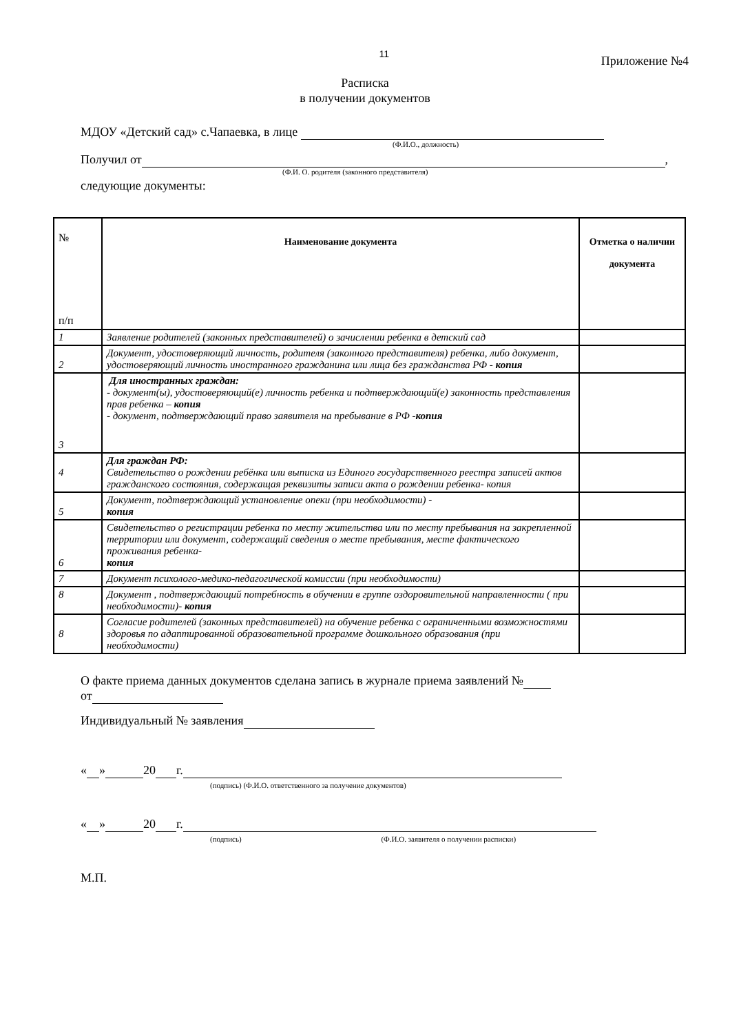11
Приложение №4
Расписка
в получении документов
МДОУ «Детский сад» с.Чапаевка, в лице
(Ф.И.О., должность)
Получил от ,
(Ф.И. О. родителя (законного представителя)
следующие документы:
| № п/п | Наименование документа | Отметка о наличии документа |
| --- | --- | --- |
| 1 | Заявление родителей (законных представителей) о зачислении ребенка в детский сад | |
| 2 | Документ, удостоверяющий личность, родителя (законного представителя) ребенка, либо документ, удостоверяющий личность иностранного гражданина или лица без гражданства РФ - копия | |
| 3 | Для иностранных граждан: - документ(ы), удостоверяющий(е) личность ребенка и подтверждающий(е) законность представления прав ребенка – копия - документ, подтверждающий право заявителя на пребывание в РФ - копия | |
| 4 | Для граждан РФ: Свидетельство о рождении ребёнка или выписка из Единого государственного реестра записей актов гражданского состояния, содержащая реквизиты записи акта о рождении ребенка- копия | |
| 5 | Документ, подтверждающий установление опеки (при необходимости) - копия | |
| 6 | Свидетельство о регистрации ребенка по месту жительства или по месту пребывания на закрепленной территории или документ, содержащий сведения о месте пребывания, месте фактического проживания ребенка- копия | |
| 7 | Документ психолого-медико-педагогической комиссии (при необходимости) | |
| 8 | Документ , подтверждающий потребность в обучении в группе оздоровительной направленности ( при необходимости)- копия | |
| 8 | Согласие родителей (законных представителей) на обучение ребенка с ограниченными возможностями здоровья по адаптированной образовательной программе дошкольного образования (при необходимости) | |
О факте приема данных документов сделана запись в журнале приема заявлений №
от
Индивидуальный № заявления
« » 20 г.
(подпись) (Ф.И.О. ответственного за получение документов)
« » 20 г.
(подпись) (Ф.И.О. заявителя о получении расписки)
М.П.